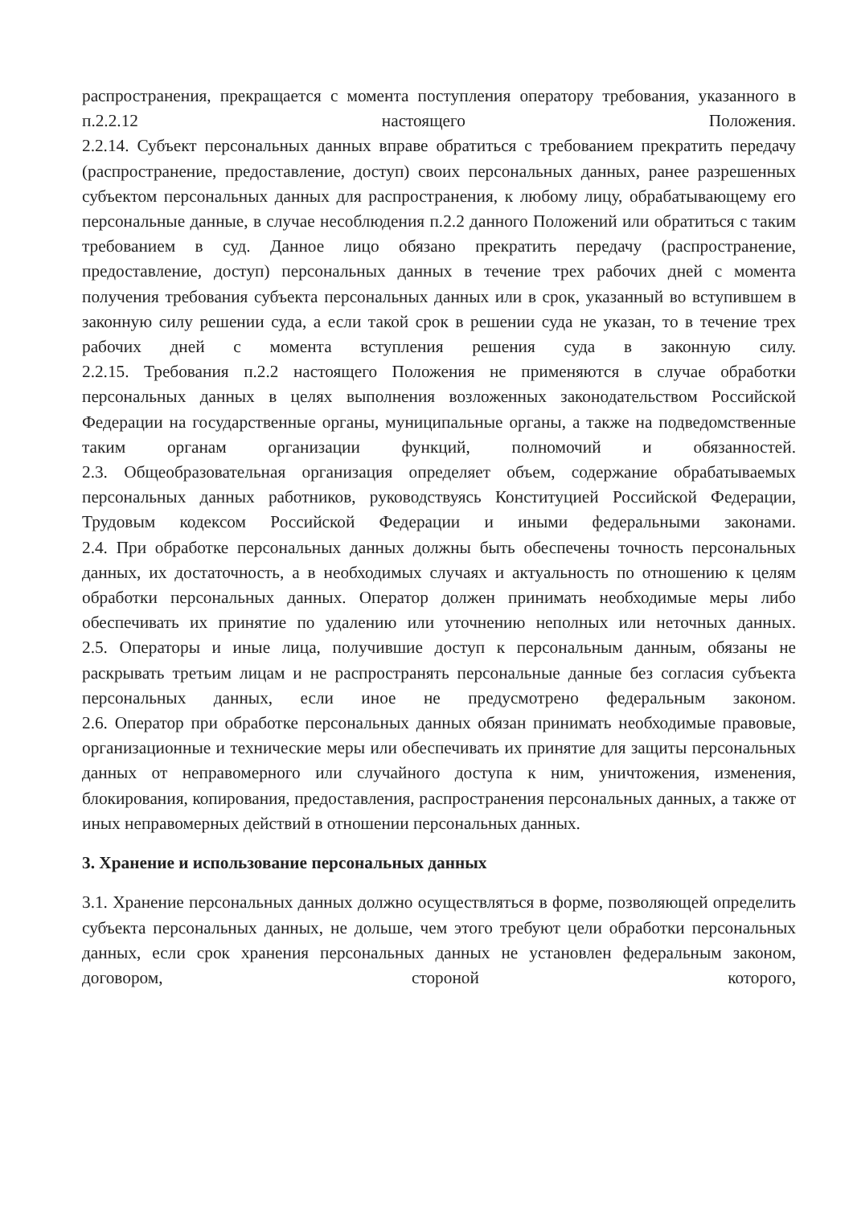распространения, прекращается с момента поступления оператору требования, указанного в п.2.2.12 настоящего Положения.
2.2.14. Субъект персональных данных вправе обратиться с требованием прекратить передачу (распространение, предоставление, доступ) своих персональных данных, ранее разрешенных субъектом персональных данных для распространения, к любому лицу, обрабатывающему его персональные данные, в случае несоблюдения п.2.2 данного Положений или обратиться с таким требованием в суд. Данное лицо обязано прекратить передачу (распространение, предоставление, доступ) персональных данных в течение трех рабочих дней с момента получения требования субъекта персональных данных или в срок, указанный во вступившем в законную силу решении суда, а если такой срок в решении суда не указан, то в течение трех рабочих дней с момента вступления решения суда в законную силу.
2.2.15. Требования п.2.2 настоящего Положения не применяются в случае обработки персональных данных в целях выполнения возложенных законодательством Российской Федерации на государственные органы, муниципальные органы, а также на подведомственные таким органам организации функций, полномочий и обязанностей.
2.3. Общеобразовательная организация определяет объем, содержание обрабатываемых персональных данных работников, руководствуясь Конституцией Российской Федерации, Трудовым кодексом Российской Федерации и иными федеральными законами.
2.4. При обработке персональных данных должны быть обеспечены точность персональных данных, их достаточность, а в необходимых случаях и актуальность по отношению к целям обработки персональных данных. Оператор должен принимать необходимые меры либо обеспечивать их принятие по удалению или уточнению неполных или неточных данных.
2.5. Операторы и иные лица, получившие доступ к персональным данным, обязаны не раскрывать третьим лицам и не распространять персональные данные без согласия субъекта персональных данных, если иное не предусмотрено федеральным законом.
2.6. Оператор при обработке персональных данных обязан принимать необходимые правовые, организационные и технические меры или обеспечивать их принятие для защиты персональных данных от неправомерного или случайного доступа к ним, уничтожения, изменения, блокирования, копирования, предоставления, распространения персональных данных, а также от иных неправомерных действий в отношении персональных данных.
3. Хранение и использование персональных данных
3.1. Хранение персональных данных должно осуществляться в форме, позволяющей определить субъекта персональных данных, не дольше, чем этого требуют цели обработки персональных данных, если срок хранения персональных данных не установлен федеральным законом, договором, стороной которого,